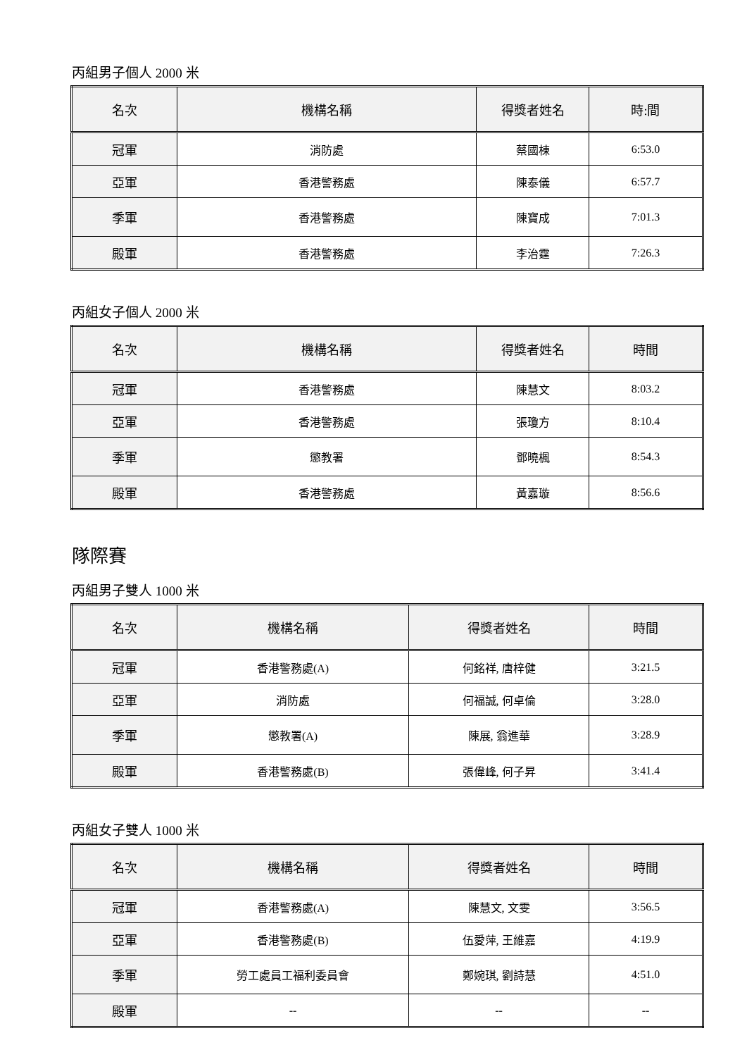丙組男子個人 2000 米
| 名次 | 機構名稱 | 得獎者姓名 | 時:間 |
| --- | --- | --- | --- |
| 冠軍 | 消防處 | 蔡國棟 | 6:53.0 |
| 亞軍 | 香港警務處 | 陳泰儀 | 6:57.7 |
| 季軍 | 香港警務處 | 陳寶成 | 7:01.3 |
| 殿軍 | 香港警務處 | 李治霆 | 7:26.3 |
丙組女子個人 2000 米
| 名次 | 機構名稱 | 得獎者姓名 | 時間 |
| --- | --- | --- | --- |
| 冠軍 | 香港警務處 | 陳慧文 | 8:03.2 |
| 亞軍 | 香港警務處 | 張瓊方 | 8:10.4 |
| 季軍 | 懲教署 | 鄧曉楓 | 8:54.3 |
| 殿軍 | 香港警務處 | 黃嘉璇 | 8:56.6 |
隊際賽
丙組男子雙人 1000 米
| 名次 | 機構名稱 | 得獎者姓名 | 時間 |
| --- | --- | --- | --- |
| 冠軍 | 香港警務處(A) | 何銘祥, 唐梓健 | 3:21.5 |
| 亞軍 | 消防處 | 何福誠, 何卓倫 | 3:28.0 |
| 季軍 | 懲教署(A) | 陳展, 翁進華 | 3:28.9 |
| 殿軍 | 香港警務處(B) | 張偉峰, 何子昇 | 3:41.4 |
丙組女子雙人 1000 米
| 名次 | 機構名稱 | 得獎者姓名 | 時間 |
| --- | --- | --- | --- |
| 冠軍 | 香港警務處(A) | 陳慧文, 文雯 | 3:56.5 |
| 亞軍 | 香港警務處(B) | 伍愛萍, 王維嘉 | 4:19.9 |
| 季軍 | 勞工處員工福利委員會 | 鄭婉琪, 劉詩慧 | 4:51.0 |
| 殿軍 | -- | -- | -- |